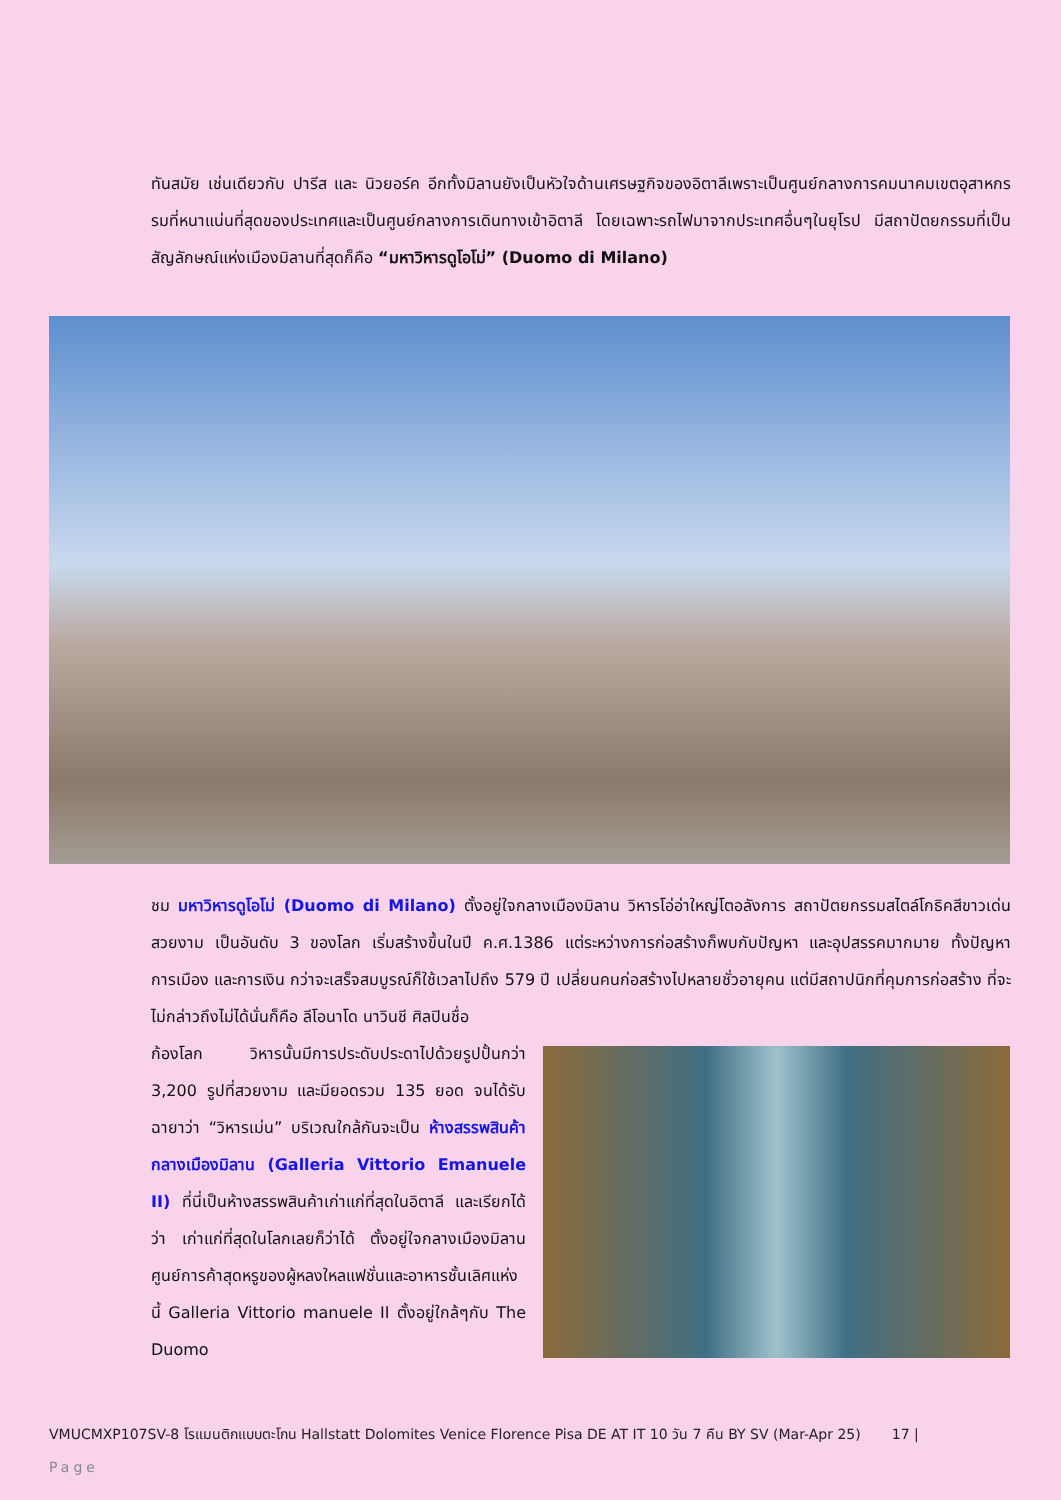ทันสมัย เช่นเดียวกับ ปารีส และ นิวยอร์ค อีกทั้งมิลานยังเป็นหัวใจด้านเศรษฐกิจของอิตาลีเพราะเป็นศูนย์กลางการคมนาคมเขตอุสาหกรรมที่หนาแน่นที่สุดของประเทศและเป็นศูนย์กลางการเดินทางเข้าอิตาลี โดยเฉพาะรถไฟมาจากประเทศอื่นๆในยุโรป มีสถาปัตยกรรมที่เป็นสัญลักษณ์แห่งเมืองมิลานที่สุดก็คือ “มหาวิหารดูโอโม่” (Duomo di Milano)
ชม มหาวิหารดูโอโม่ (Duomo di Milano) ตั้งอยู่ใจกลางเมืองมิลาน วิหารโอ่อ่าใหญ่โตอลังการ สถาปัตยกรรมสไตล์โกธิคสีขาวเด่นสวยงาม เป็นอันดับ 3 ของโลก เริ่มสร้างขึ้นในปี ค.ศ.1386 แต่ระหว่างการก่อสร้างก็พบกับปัญหา และอุปสรรคมากมาย ทั้งปัญหาการเมือง และการเงิน กว่าจะเสร็จสมบูรณ์ก็ใช้เวลาไปถึง 579 ปี เปลี่ยนคนก่อสร้างไปหลายชั่วอายุคน แต่มีสถาปนิกที่คุมการก่อสร้าง ที่จะไม่กล่าวถึงไม่ได้นั่นก็คือ ลีโอนาโด นาวินชี ศิลปินชื่อ
ก้องโลก วิหารนั้นมีการประดับประดาไปด้วยรูปปั้นกว่า 3,200 รูปที่สวยงาม และมียอดรวม 135 ยอด จนได้รับฉายาว่า “วิหารเม่น” บริเวณใกล้กันจะเป็น ห้างสรรพสินค้ากลางเมืองมิลาน (Galleria Vittorio Emanuele II) ที่นี่เป็นห้างสรรพสินค้าเก่าแก่ที่สุดในอิตาลี และเรียกได้ว่า เก่าแก่ที่สุดในโลกเลยก็ว่าได้ ตั้งอยู่ใจกลางเมืองมิลาน ศูนย์การค้าสุดหรูของผู้หลงใหลแฟชั่นและอาหารชั้นเลิศแห่งนี้ Galleria Vittorio manuele II ตั้งอยู่ใกล้ๆกับ The Duomo
VMUCMXP107SV-8 โรแมนติกแบบตะโกน Hallstatt Dolomites Venice Florence Pisa DE AT IT 10 วัน 7 คืน BY SV (Mar-Apr 25) 17 |
Page